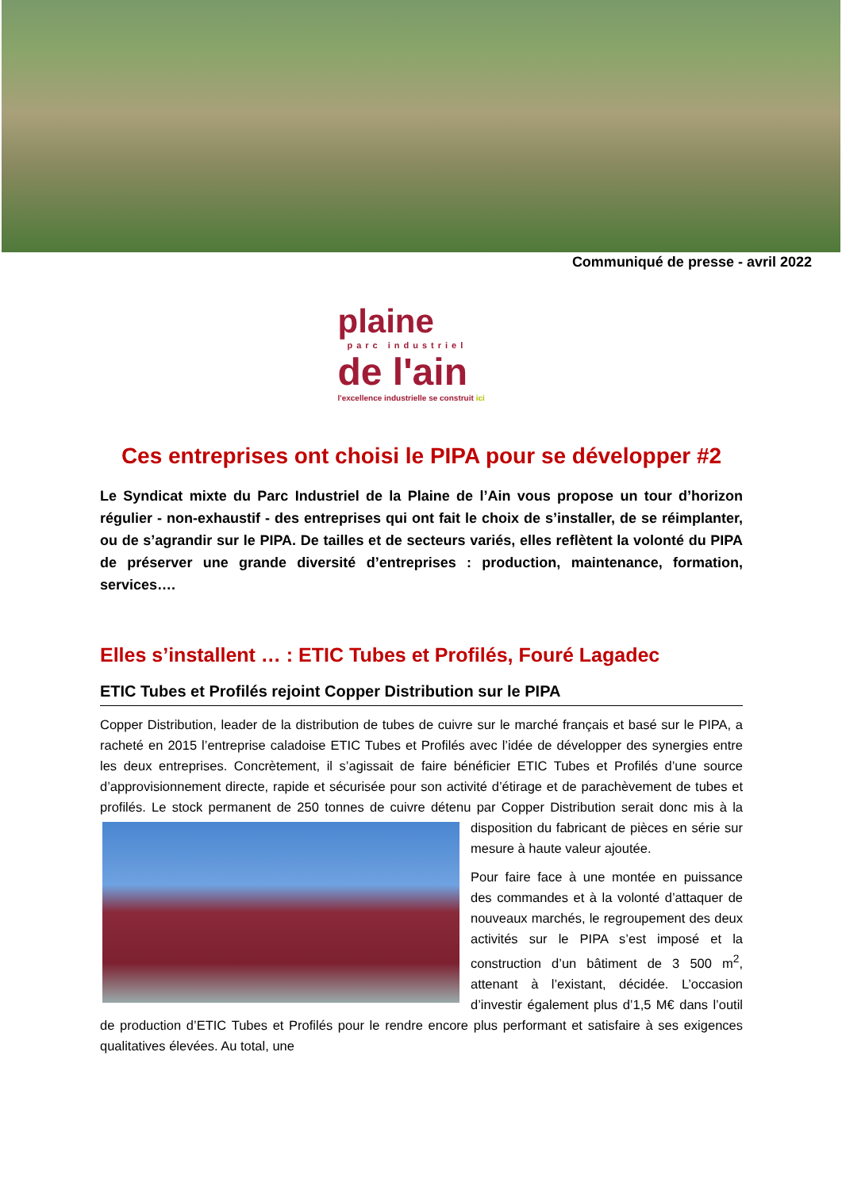Communiqué de presse - avril 2022
plaine
parc industriel
de l'ain
l'excellence industrielle se construit ici
Ces entreprises ont choisi le PIPA pour se développer #2
Le Syndicat mixte du Parc Industriel de la Plaine de l’Ain vous propose un tour d’horizon régulier - non-exhaustif - des entreprises qui ont fait le choix de s’installer, de se réimplanter, ou de s’agrandir sur le PIPA. De tailles et de secteurs variés, elles reflètent la volonté du PIPA de préserver une grande diversité d’entreprises : production, maintenance, formation, services….
Elles s’installent … : ETIC Tubes et Profilés, Fouré Lagadec
ETIC Tubes et Profilés rejoint Copper Distribution sur le PIPA
Copper Distribution, leader de la distribution de tubes de cuivre sur le marché français et basé sur le PIPA, a racheté en 2015 l’entreprise caladoise ETIC Tubes et Profilés avec l’idée de développer des synergies entre les deux entreprises. Concrètement, il s’agissait de faire bénéficier ETIC Tubes et Profilés d’une source d’approvisionnement directe, rapide et sécurisée pour son activité d’étirage et de parachèvement de tubes et profilés. Le stock permanent de 250 tonnes de cuivre détenu par Copper Distribution serait donc mis à la disposition du fabricant de pièces en série sur mesure à haute valeur ajoutée.
Pour faire face à une montée en puissance des commandes et à la volonté d’attaquer de nouveaux marchés, le regroupement des deux activités sur le PIPA s’est imposé et la construction d’un bâtiment de 3 500 m<sup>2</sup>, attenant à l’existant, décidée. L’occasion d’investir également plus d’1,5 M€ dans l’outil de production d’ETIC Tubes et Profilés pour le rendre encore plus performant et satisfaire à ses exigences qualitatives élevées. Au total, une